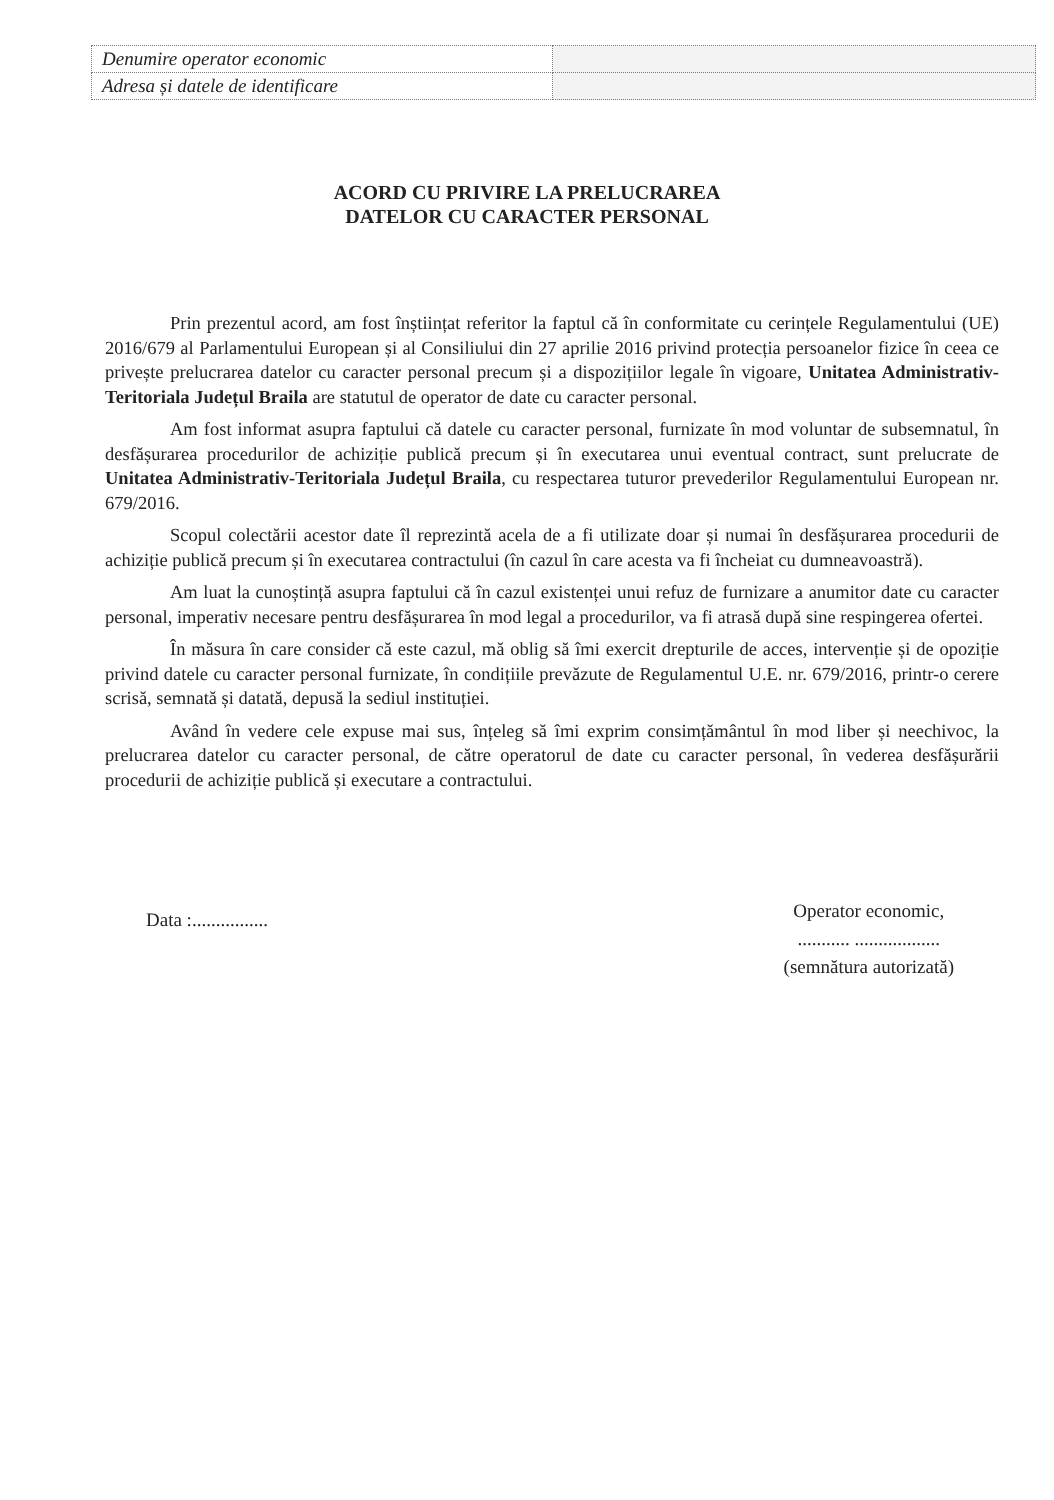| Denumire operator economic | |
| Adresa și datele de identificare | |
ACORD CU PRIVIRE LA PRELUCRAREA
DATELOR CU CARACTER PERSONAL
Prin prezentul acord, am fost înștiințat referitor la faptul că în conformitate cu cerințele Regulamentului (UE) 2016/679 al Parlamentului European și al Consiliului din 27 aprilie 2016 privind protecția persoanelor fizice în ceea ce privește prelucrarea datelor cu caracter personal precum și a dispozițiilor legale în vigoare, Unitatea Administrativ-Teritoriala Județul Braila are statutul de operator de date cu caracter personal.
Am fost informat asupra faptului că datele cu caracter personal, furnizate în mod voluntar de subsemnatul, în desfășurarea procedurilor de achiziție publică precum și în executarea unui eventual contract, sunt prelucrate de Unitatea Administrativ-Teritoriala Județul Braila, cu respectarea tuturor prevederilor Regulamentului European nr. 679/2016.
Scopul colectării acestor date îl reprezintă acela de a fi utilizate doar și numai în desfășurarea procedurii de achiziție publică precum și în executarea contractului (în cazul în care acesta va fi încheiat cu dumneavoastră).
Am luat la cunoștință asupra faptului că în cazul existenței unui refuz de furnizare a anumitor date cu caracter personal, imperativ necesare pentru desfășurarea în mod legal a procedurilor, va fi atrasă după sine respingerea ofertei.
În măsura în care consider că este cazul, mă oblig să îmi exercit drepturile de acces, intervenție și de opoziție privind datele cu caracter personal furnizate, în condițiile prevăzute de Regulamentul U.E. nr. 679/2016, printr-o cerere scrisă, semnată și datată, depusă la sediul instituției.
Având în vedere cele expuse mai sus, înțeleg să îmi exprim consimțământul în mod liber și neechivoc, la prelucrarea datelor cu caracter personal, de către operatorul de date cu caracter personal, în vederea desfășurării procedurii de achiziție publică și executare a contractului.
Data :................
Operator economic,
........... ..................
(semnătura autorizată)